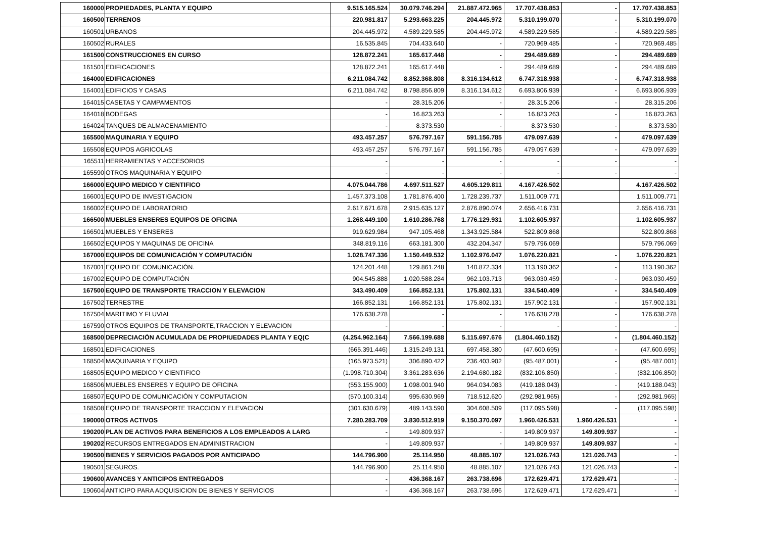| 160000 | PROPIEDADES, PLANTA Y EQUIPO | 9.515.165.524 | 30.079.746.294 | 21.887.472.965 | 17.707.438.853 | - | 17.707.438.853 |
| 160500 | TERRENOS | 220.981.817 | 5.293.663.225 | 204.445.972 | 5.310.199.070 | - | 5.310.199.070 |
| 160501 | URBANOS | 204.445.972 | 4.589.229.585 | 204.445.972 | 4.589.229.585 | - | 4.589.229.585 |
| 160502 | RURALES | 16.535.845 | 704.433.640 | - | 720.969.485 | - | 720.969.485 |
| 161500 | CONSTRUCCIONES EN CURSO | 128.872.241 | 165.617.448 | - | 294.489.689 | - | 294.489.689 |
| 161501 | EDIFICACIONES | 128.872.241 | 165.617.448 | - | 294.489.689 | - | 294.489.689 |
| 164000 | EDIFICACIONES | 6.211.084.742 | 8.852.368.808 | 8.316.134.612 | 6.747.318.938 | - | 6.747.318.938 |
| 164001 | EDIFICIOS Y CASAS | 6.211.084.742 | 8.798.856.809 | 8.316.134.612 | 6.693.806.939 | - | 6.693.806.939 |
| 164015 | CASETAS Y CAMPAMENTOS | - | 28.315.206 | - | 28.315.206 | - | 28.315.206 |
| 164018 | BODEGAS | - | 16.823.263 | - | 16.823.263 | - | 16.823.263 |
| 164024 | TANQUES DE ALMACENAMIENTO | - | 8.373.530 | - | 8.373.530 | - | 8.373.530 |
| 165500 | MAQUINARIA Y EQUIPO | 493.457.257 | 576.797.167 | 591.156.785 | 479.097.639 | - | 479.097.639 |
| 165508 | EQUIPOS AGRICOLAS | 493.457.257 | 576.797.167 | 591.156.785 | 479.097.639 | - | 479.097.639 |
| 165511 | HERRAMIENTAS Y ACCESORIOS | - | - | - | - | - | - |
| 165590 | OTROS MAQUINARIA Y EQUIPO | - | - | - | - | - | - |
| 166000 | EQUIPO MEDICO Y CIENTIFICO | 4.075.044.786 | 4.697.511.527 | 4.605.129.811 | 4.167.426.502 | | 4.167.426.502 |
| 166001 | EQUIPO DE INVESTIGACION | 1.457.373.108 | 1.781.876.400 | 1.728.239.737 | 1.511.009.771 | | 1.511.009.771 |
| 166002 | EQUIPO DE LABORATORIO | 2.617.671.678 | 2.915.635.127 | 2.876.890.074 | 2.656.416.731 | | 2.656.416.731 |
| 166500 | MUEBLES ENSERES EQUIPOS DE OFICINA | 1.268.449.100 | 1.610.286.768 | 1.776.129.931 | 1.102.605.937 | | 1.102.605.937 |
| 166501 | MUEBLES Y ENSERES | 919.629.984 | 947.105.468 | 1.343.925.584 | 522.809.868 | | 522.809.868 |
| 166502 | EQUIPOS Y MAQUINAS DE OFICINA | 348.819.116 | 663.181.300 | 432.204.347 | 579.796.069 | | 579.796.069 |
| 167000 | EQUIPOS DE COMUNICACIÓN Y COMPUTACIÓN | 1.028.747.336 | 1.150.449.532 | 1.102.976.047 | 1.076.220.821 | - | 1.076.220.821 |
| 167001 | EQUIPO DE COMUNICACIÓN. | 124.201.448 | 129.861.248 | 140.872.334 | 113.190.362 | - | 113.190.362 |
| 167002 | EQUIPO DE COMPUTACIÓN | 904.545.888 | 1.020.588.284 | 962.103.713 | 963.030.459 | - | 963.030.459 |
| 167500 | EQUIPO DE TRANSPORTE TRACCION Y ELEVACION | 343.490.409 | 166.852.131 | 175.802.131 | 334.540.409 | - | 334.540.409 |
| 167502 | TERRESTRE | 166.852.131 | 166.852.131 | 175.802.131 | 157.902.131 | - | 157.902.131 |
| 167504 | MARITIMO Y FLUVIAL | 176.638.278 | - | - | 176.638.278 | - | 176.638.278 |
| 167590 | OTROS EQUIPOS DE TRANSPORTE,TRACCION Y ELEVACION | - | - | - | - | - | - |
| 168500 | DEPRECIACIÓN ACUMULADA DE PROPIUEDADES PLANTA Y EQ(C | (4.254.962.164) | 7.566.199.688 | 5.115.697.676 | (1.804.460.152) | - | (1.804.460.152) |
| 168501 | EDIFICACIONES | (665.391.446) | 1.315.249.131 | 697.458.380 | (47.600.695) | - | (47.600.695) |
| 168504 | MAQUINARIA Y EQUIPO | (165.973.521) | 306.890.422 | 236.403.902 | (95.487.001) | - | (95.487.001) |
| 168505 | EQUIPO MEDICO Y CIENTIFICO | (1.998.710.304) | 3.361.283.636 | 2.194.680.182 | (832.106.850) | - | (832.106.850) |
| 168506 | MUEBLES ENSERES Y EQUIPO DE OFICINA | (553.155.900) | 1.098.001.940 | 964.034.083 | (419.188.043) | - | (419.188.043) |
| 168507 | EQUIPO DE COMUNICACIÓN Y COMPUTACION | (570.100.314) | 995.630.969 | 718.512.620 | (292.981.965) | - | (292.981.965) |
| 168508 | EQUIPO DE TRANSPORTE TRACCION Y ELEVACION | (301.630.679) | 489.143.590 | 304.608.509 | (117.095.598) | - | (117.095.598) |
| 190000 | OTROS ACTIVOS | 7.280.283.709 | 3.830.512.919 | 9.150.370.097 | 1.960.426.531 | 1.960.426.531 | - |
| 190200 | PLAN DE ACTIVOS PARA BENEFICIOS A LOS EMPLEADOS A LARG | - | 149.809.937 | - | 149.809.937 | 149.809.937 | - |
| 190202 | RECURSOS ENTREGADOS EN ADMINISTRACION | - | 149.809.937 | - | 149.809.937 | 149.809.937 | - |
| 190500 | BIENES Y SERVICIOS PAGADOS POR ANTICIPADO | 144.796.900 | 25.114.950 | 48.885.107 | 121.026.743 | 121.026.743 | - |
| 190501 | SEGUROS. | 144.796.900 | 25.114.950 | 48.885.107 | 121.026.743 | 121.026.743 | - |
| 190600 | AVANCES Y ANTICIPOS ENTREGADOS | - | 436.368.167 | 263.738.696 | 172.629.471 | 172.629.471 | - |
| 190604 | ANTICIPO PARA ADQUISICION DE BIENES Y SERVICIOS | - | 436.368.167 | 263.738.696 | 172.629.471 | 172.629.471 | - |